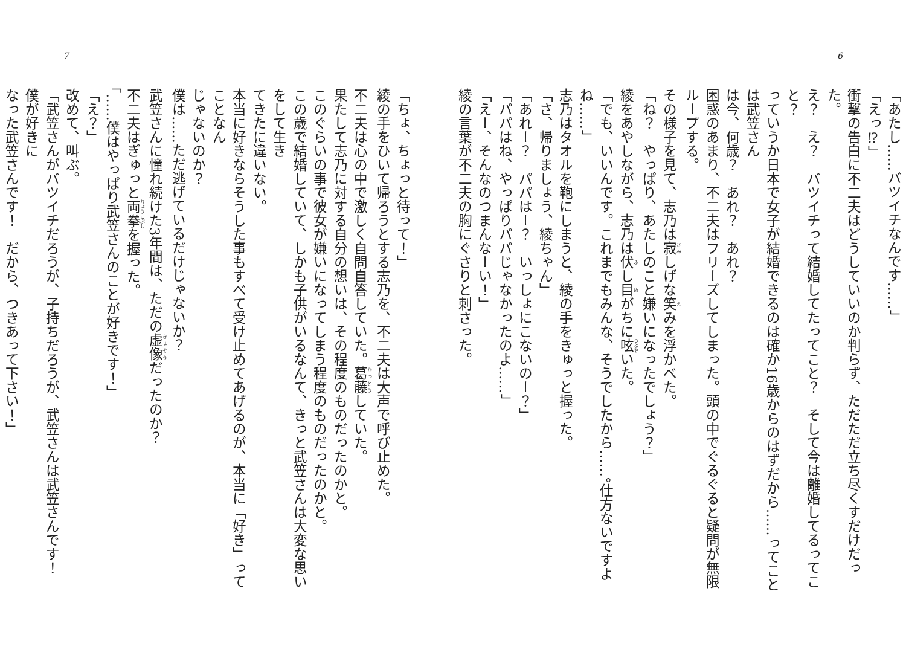6
「あたし……バツイチなんです……」
「えっ⁉」
衝撃の告白に不二夫はどうしていいのか判らず、ただただ立ち尽くすだけだった。
え？　え？　バツイチって結婚してたってこと？　そして今は離婚してるってこと？
っていうか日本で女子が結婚できるのは確か16歳からのはずだから……ってことは武笠さん
は今、何歳？　あれ？　あれ？
困惑のあまり、不二夫はフリーズしてしまった。頭の中でぐるぐると疑問が無限ループする。
その様子を見て、志乃は寂しげな笑みを浮かべた。
「ね？　やっぱり、あたしのこと嫌いになったでしょう？」
綾をあやしながら、志乃は伏し目がちに呟いた。
「でも、いいんです。これまでもみんな、そうでしたから……。仕方ないですよね……」
志乃はタオルを鞄にしまうと、綾の手をきゅっと握った。
「さ、帰りましょう、綾ちゃん」
「あれー？　パパはー？　いっしょにこないのー？」
「パパはね、やっぱりパパじゃなかったのよ……」
「えー、そんなのつまんなーい！」
綾の言葉が不二夫の胸にぐさりと刺さった。
7
「ちょ、ちょっと待って！」
綾の手をひいて帰ろうとする志乃を、不二夫は大声で呼び止めた。
不二夫は心の中で激しく自問自答していた。葛藤していた。
果たして志乃に対する自分の想いは、その程度のものだったのかと。
このぐらいの事で彼女が嫌いになってしまう程度のものだったのかと。
この歳で結婚していて、しかも子供がいるなんて、きっと武笠さんは大変な思いをして生き
てきたに違いない。
本当に好きならそうした事もすべて受け止めてあげるのが、本当に「好き」ってことなん
じゃないのか？
僕は……ただ逃げているだけじゃないか？
武笠さんに憧れ続けた3年間は、ただの虚像だったのか？
不二夫はぎゅっと両拳を握った。
「……僕はやっぱり武笠さんのことが好きです！」
「え？」
改めて、叫ぶ。
「武笠さんがバツイチだろうが、子持ちだろうが、武笠さんは武笠さんです！　僕が好きに
なった武笠さんです！　だから、つきあって下さい！」